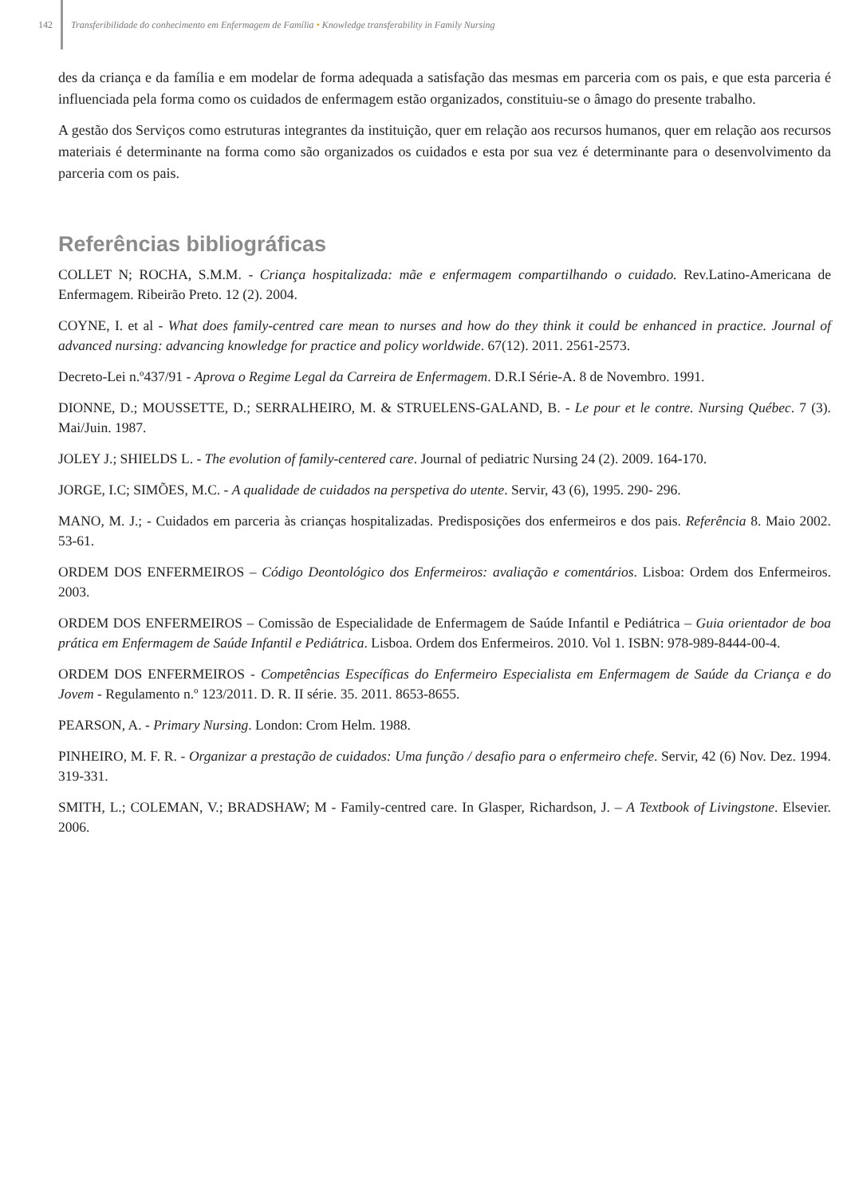142
Transferibilidade do conhecimento em Enfermagem de Família • Knowledge transferability in Family Nursing
des da criança e da família e em modelar de forma adequada a satisfação das mesmas em parceria com os pais, e que esta parceria é influenciada pela forma como os cuidados de enfermagem estão organizados, constituiu-se o âmago do presente trabalho.
A gestão dos Serviços como estruturas integrantes da instituição, quer em relação aos recursos humanos, quer em relação aos recursos materiais é determinante na forma como são organizados os cuidados e esta por sua vez é determinante para o desenvolvimento da parceria com os pais.
Referências bibliográficas
COLLET N; ROCHA, S.M.M. - Criança hospitalizada: mãe e enfermagem compartilhando o cuidado. Rev.Latino-Americana de Enfermagem. Ribeirão Preto. 12 (2). 2004.
COYNE, I. et al - What does family-centred care mean to nurses and how do they think it could be enhanced in practice. Journal of advanced nursing: advancing knowledge for practice and policy worldwide. 67(12). 2011. 2561-2573.
Decreto-Lei n.º437/91 - Aprova o Regime Legal da Carreira de Enfermagem. D.R.I Série-A. 8 de Novembro. 1991.
DIONNE, D.; MOUSSETTE, D.; SERRALHEIRO, M. & STRUELENS-GALAND, B. - Le pour et le contre. Nursing Québec. 7 (3). Mai/Juin. 1987.
JOLEY J.; SHIELDS L. - The evolution of family-centered care. Journal of pediatric Nursing 24 (2). 2009. 164-170.
JORGE, I.C; SIMÕES, M.C. - A qualidade de cuidados na perspetiva do utente. Servir, 43 (6), 1995. 290- 296.
MANO, M. J.; - Cuidados em parceria às crianças hospitalizadas. Predisposições dos enfermeiros e dos pais. Referência 8. Maio 2002. 53-61.
ORDEM DOS ENFERMEIROS – Código Deontológico dos Enfermeiros: avaliação e comentários. Lisboa: Ordem dos Enfermeiros. 2003.
ORDEM DOS ENFERMEIROS – Comissão de Especialidade de Enfermagem de Saúde Infantil e Pediátrica – Guia orientador de boa prática em Enfermagem de Saúde Infantil e Pediátrica. Lisboa. Ordem dos Enfermeiros. 2010. Vol 1. ISBN: 978-989-8444-00-4.
ORDEM DOS ENFERMEIROS - Competências Específicas do Enfermeiro Especialista em Enfermagem de Saúde da Criança e do Jovem - Regulamento n.º 123/2011. D. R. II série. 35. 2011. 8653-8655.
PEARSON, A. - Primary Nursing. London: Crom Helm. 1988.
PINHEIRO, M. F. R. - Organizar a prestação de cuidados: Uma função / desafio para o enfermeiro chefe. Servir, 42 (6) Nov. Dez. 1994. 319-331.
SMITH, L.; COLEMAN, V.; BRADSHAW; M - Family-centred care. In Glasper, Richardson, J. – A Textbook of Livingstone. Elsevier. 2006.